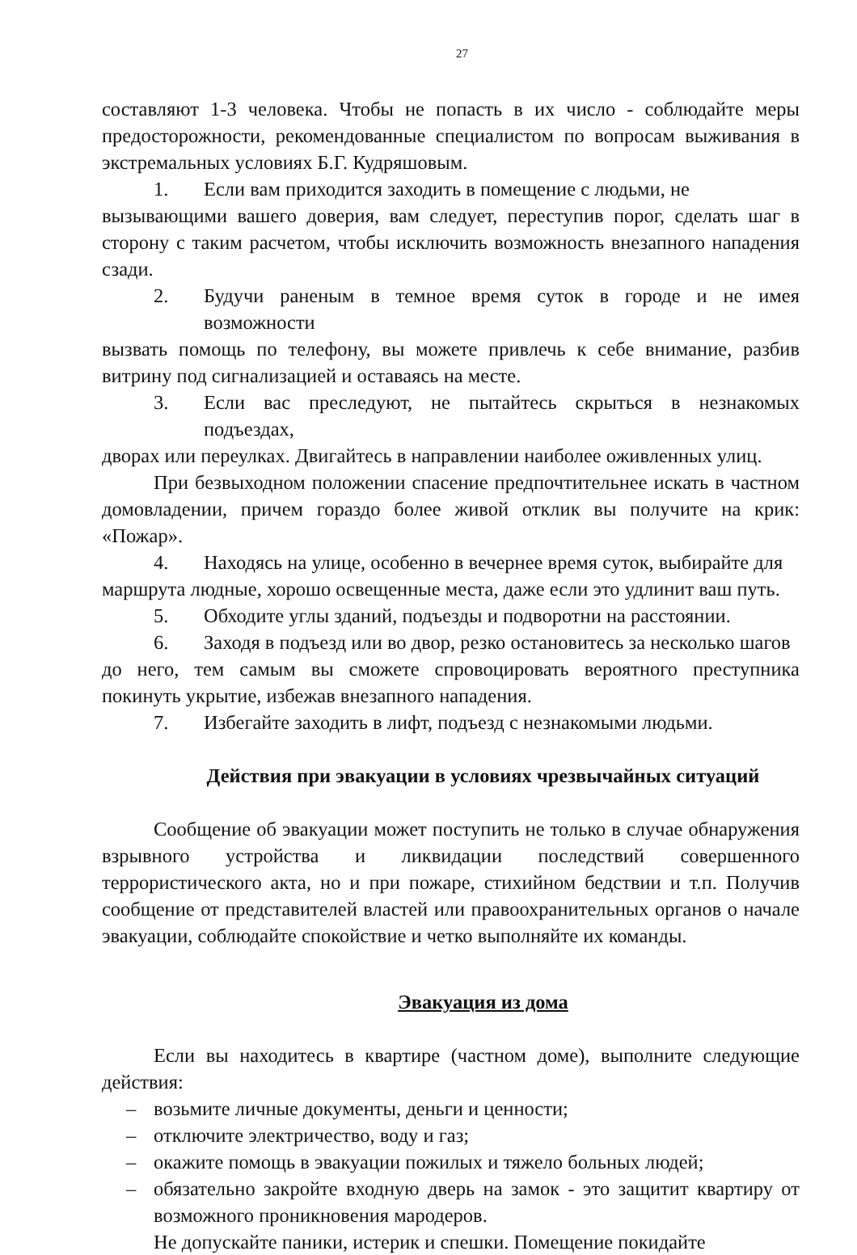27
составляют 1-3 человека. Чтобы не попасть в их число - соблюдайте меры предосторожности, рекомендованные специалистом по вопросам выживания в экстремальных условиях Б.Г. Кудряшовым.
1. Если вам приходится заходить в помещение с людьми, не
вызывающими вашего доверия, вам следует, переступив порог, сделать шаг в сторону с таким расчетом, чтобы исключить возможность внезапного нападения сзади.
2. Будучи раненым в темное время суток в городе и не имея возможности
вызвать помощь по телефону, вы можете привлечь к себе внимание, разбив витрину под сигнализацией и оставаясь на месте.
3. Если вас преследуют, не пытайтесь скрыться в незнакомых подъездах,
дворах или переулках. Двигайтесь в направлении наиболее оживленных улиц.
При безвыходном положении спасение предпочтительнее искать в частном домовладении, причем гораздо более живой отклик вы получите на крик: «Пожар».
4. Находясь на улице, особенно в вечернее время суток, выбирайте для
маршрута людные, хорошо освещенные места, даже если это удлинит ваш путь.
5. Обходите углы зданий, подъезды и подворотни на расстоянии.
6. Заходя в подъезд или во двор, резко остановитесь за несколько шагов
до него, тем самым вы сможете спровоцировать вероятного преступника покинуть укрытие, избежав внезапного нападения.
7. Избегайте заходить в лифт, подъезд с незнакомыми людьми.
Действия при эвакуации в условиях чрезвычайных ситуаций
Сообщение об эвакуации может поступить не только в случае обнаружения взрывного устройства и ликвидации последствий совершенного террористического акта, но и при пожаре, стихийном бедствии и т.п. Получив сообщение от представителей властей или правоохранительных органов о начале эвакуации, соблюдайте спокойствие и четко выполняйте их команды.
Эвакуация из дома
Если вы находитесь в квартире (частном доме), выполните следующие действия:
– возьмите личные документы, деньги и ценности;
– отключите электричество, воду и газ;
– окажите помощь в эвакуации пожилых и тяжело больных людей;
– обязательно закройте входную дверь на замок - это защитит квартиру от возможного проникновения мародеров.
Не допускайте паники, истерик и спешки. Помещение покидайте